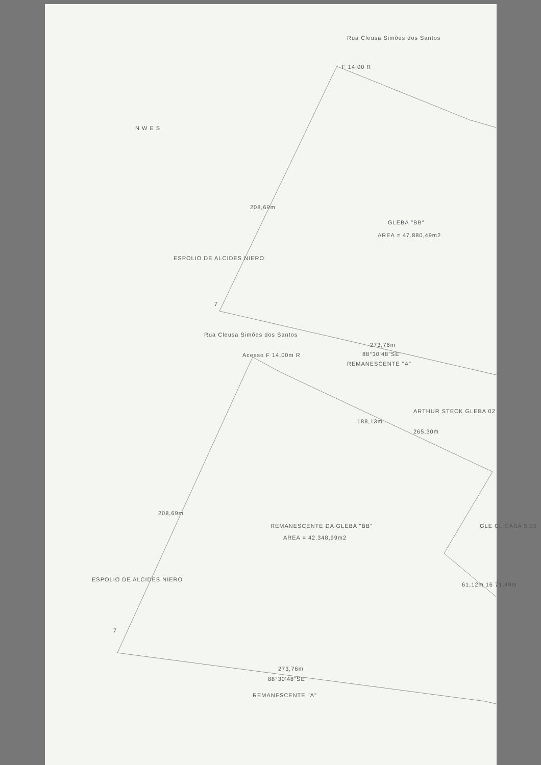GLEBA "BB"
AREA = 47.880,49m2
ESPOLIO DE ALCIDES NIERO
208,69m
Rua Cleusa Simões dos Santos
F 14,00 R
Rua Cleusa Simões dos Santos
Acesso F 14,00m R
273,76m
88°30'48"SE
REMANESCENTE "A"
ARTHUR STECK GLEBA 02
188,13m
265,30m
REMANESCENTE DA GLEBA "BB"
AREA = 42.348,99m2
GLE CL CASA 5.53
ESPOLIO DE ALCIDES NIERO
208,69m
273,76m
88°30'48"SE
REMANESCENTE "A"
7
7
N W E S
61,12m 16 71,49m